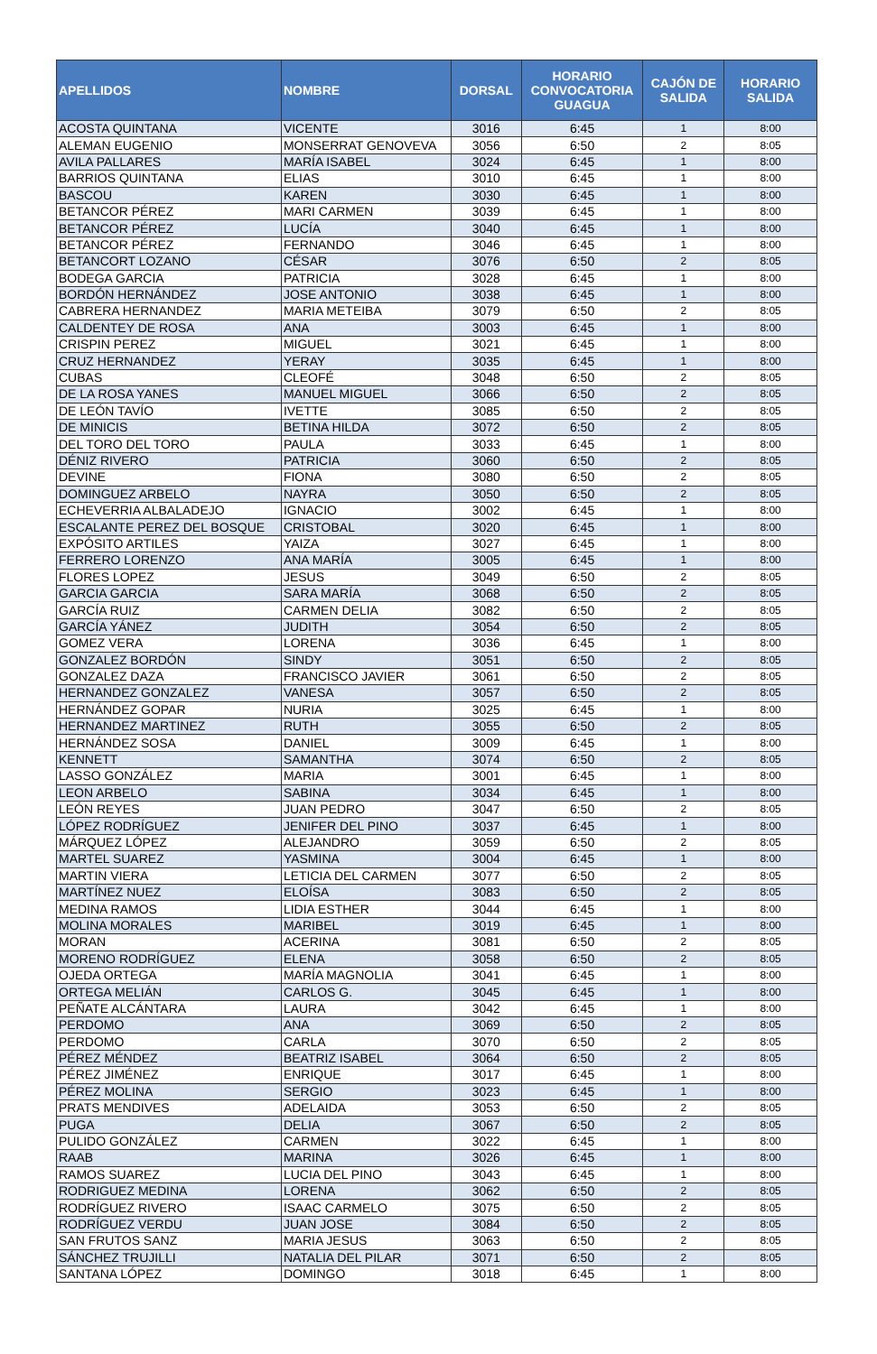| APELLIDOS | NOMBRE | DORSAL | HORARIO CONVOCATORIA GUAGUA | CAJÓN DE SALIDA | HORARIO SALIDA |
| --- | --- | --- | --- | --- | --- |
| ACOSTA QUINTANA | VICENTE | 3016 | 6:45 | 1 | 8:00 |
| ALEMAN EUGENIO | MONSERRAT GENOVEVA | 3056 | 6:50 | 2 | 8:05 |
| AVILA PALLARES | MARÍA ISABEL | 3024 | 6:45 | 1 | 8:00 |
| BARRIOS QUINTANA | ELIAS | 3010 | 6:45 | 1 | 8:00 |
| BASCOU | KAREN | 3030 | 6:45 | 1 | 8:00 |
| BETANCOR PÉREZ | MARI CARMEN | 3039 | 6:45 | 1 | 8:00 |
| BETANCOR PÉREZ | LUCÍA | 3040 | 6:45 | 1 | 8:00 |
| BETANCOR PÉREZ | FERNANDO | 3046 | 6:45 | 1 | 8:00 |
| BETANCORT LOZANO | CÉSAR | 3076 | 6:50 | 2 | 8:05 |
| BODEGA GARCIA | PATRICIA | 3028 | 6:45 | 1 | 8:00 |
| BORDÓN HERNÁNDEZ | JOSE ANTONIO | 3038 | 6:45 | 1 | 8:00 |
| CABRERA HERNANDEZ | MARIA METEIBA | 3079 | 6:50 | 2 | 8:05 |
| CALDENTEY DE ROSA | ANA | 3003 | 6:45 | 1 | 8:00 |
| CRISPIN PEREZ | MIGUEL | 3021 | 6:45 | 1 | 8:00 |
| CRUZ HERNANDEZ | YERAY | 3035 | 6:45 | 1 | 8:00 |
| CUBAS | CLEOFÉ | 3048 | 6:50 | 2 | 8:05 |
| DE LA ROSA YANES | MANUEL MIGUEL | 3066 | 6:50 | 2 | 8:05 |
| DE LEÓN TAVÍO | IVETTE | 3085 | 6:50 | 2 | 8:05 |
| DE MINICIS | BETINA HILDA | 3072 | 6:50 | 2 | 8:05 |
| DEL TORO DEL TORO | PAULA | 3033 | 6:45 | 1 | 8:00 |
| DÉNIZ RIVERO | PATRICIA | 3060 | 6:50 | 2 | 8:05 |
| DEVINE | FIONA | 3080 | 6:50 | 2 | 8:05 |
| DOMINGUEZ ARBELO | NAYRA | 3050 | 6:50 | 2 | 8:05 |
| ECHEVERRIA ALBALADEJO | IGNACIO | 3002 | 6:45 | 1 | 8:00 |
| ESCALANTE PEREZ DEL BOSQUE | CRISTOBAL | 3020 | 6:45 | 1 | 8:00 |
| EXPÓSITO ARTILES | YAIZA | 3027 | 6:45 | 1 | 8:00 |
| FERRERO LORENZO | ANA MARÍA | 3005 | 6:45 | 1 | 8:00 |
| FLORES LOPEZ | JESUS | 3049 | 6:50 | 2 | 8:05 |
| GARCIA GARCIA | SARA MARÍA | 3068 | 6:50 | 2 | 8:05 |
| GARCÍA RUIZ | CARMEN DELIA | 3082 | 6:50 | 2 | 8:05 |
| GARCÍA YÁNEZ | JUDITH | 3054 | 6:50 | 2 | 8:05 |
| GOMEZ VERA | LORENA | 3036 | 6:45 | 1 | 8:00 |
| GONZALEZ BORDÓN | SINDY | 3051 | 6:50 | 2 | 8:05 |
| GONZALEZ DAZA | FRANCISCO JAVIER | 3061 | 6:50 | 2 | 8:05 |
| HERNANDEZ GONZALEZ | VANESA | 3057 | 6:50 | 2 | 8:05 |
| HERNÁNDEZ GOPAR | NURIA | 3025 | 6:45 | 1 | 8:00 |
| HERNANDEZ MARTINEZ | RUTH | 3055 | 6:50 | 2 | 8:05 |
| HERNÁNDEZ SOSA | DANIEL | 3009 | 6:45 | 1 | 8:00 |
| KENNETT | SAMANTHA | 3074 | 6:50 | 2 | 8:05 |
| LASSO GONZÁLEZ | MARIA | 3001 | 6:45 | 1 | 8:00 |
| LEON ARBELO | SABINA | 3034 | 6:45 | 1 | 8:00 |
| LEÓN REYES | JUAN PEDRO | 3047 | 6:50 | 2 | 8:05 |
| LÓPEZ RODRÍGUEZ | JENIFER DEL PINO | 3037 | 6:45 | 1 | 8:00 |
| MÁRQUEZ LÓPEZ | ALEJANDRO | 3059 | 6:50 | 2 | 8:05 |
| MARTEL SUAREZ | YASMINA | 3004 | 6:45 | 1 | 8:00 |
| MARTIN VIERA | LETICIA DEL CARMEN | 3077 | 6:50 | 2 | 8:05 |
| MARTÍNEZ NUEZ | ELOÍSA | 3083 | 6:50 | 2 | 8:05 |
| MEDINA RAMOS | LIDIA ESTHER | 3044 | 6:45 | 1 | 8:00 |
| MOLINA MORALES | MARIBEL | 3019 | 6:45 | 1 | 8:00 |
| MORAN | ACERINA | 3081 | 6:50 | 2 | 8:05 |
| MORENO RODRÍGUEZ | ELENA | 3058 | 6:50 | 2 | 8:05 |
| OJEDA ORTEGA | MARÍA MAGNOLIA | 3041 | 6:45 | 1 | 8:00 |
| ORTEGA MELIÁN | CARLOS G. | 3045 | 6:45 | 1 | 8:00 |
| PEÑATE ALCÁNTARA | LAURA | 3042 | 6:45 | 1 | 8:00 |
| PERDOMO | ANA | 3069 | 6:50 | 2 | 8:05 |
| PERDOMO | CARLA | 3070 | 6:50 | 2 | 8:05 |
| PÉREZ MÉNDEZ | BEATRIZ ISABEL | 3064 | 6:50 | 2 | 8:05 |
| PÉREZ JIMÉNEZ | ENRIQUE | 3017 | 6:45 | 1 | 8:00 |
| PÉREZ MOLINA | SERGIO | 3023 | 6:45 | 1 | 8:00 |
| PRATS MENDIVES | ADELAIDA | 3053 | 6:50 | 2 | 8:05 |
| PUGA | DELIA | 3067 | 6:50 | 2 | 8:05 |
| PULIDO GONZÁLEZ | CARMEN | 3022 | 6:45 | 1 | 8:00 |
| RAAB | MARINA | 3026 | 6:45 | 1 | 8:00 |
| RAMOS SUAREZ | LUCIA DEL PINO | 3043 | 6:45 | 1 | 8:00 |
| RODRIGUEZ MEDINA | LORENA | 3062 | 6:50 | 2 | 8:05 |
| RODRÍGUEZ RIVERO | ISAAC CARMELO | 3075 | 6:50 | 2 | 8:05 |
| RODRÍGUEZ VERDU | JUAN JOSE | 3084 | 6:50 | 2 | 8:05 |
| SAN FRUTOS SANZ | MARIA JESUS | 3063 | 6:50 | 2 | 8:05 |
| SÁNCHEZ TRUJILLI | NATALIA DEL PILAR | 3071 | 6:50 | 2 | 8:05 |
| SANTANA LÓPEZ | DOMINGO | 3018 | 6:45 | 1 | 8:00 |